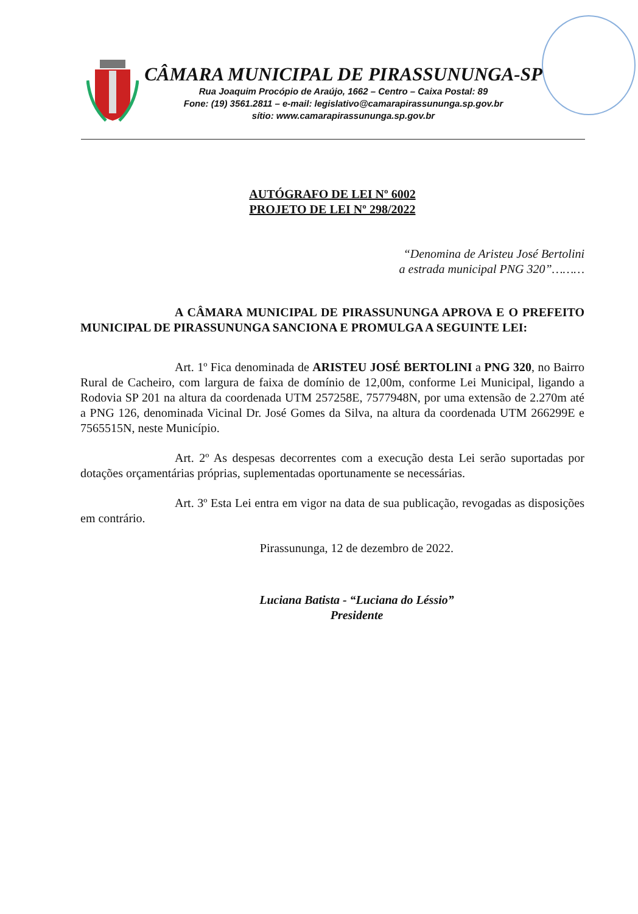CÂMARA MUNICIPAL DE PIRASSUNUNGA-SP
Rua Joaquim Procópio de Araújo, 1662 – Centro – Caixa Postal: 89
Fone: (19) 3561.2811 – e-mail: legislativo@camarapirassununga.sp.gov.br
sítio: www.camarapirassununga.sp.gov.br
AUTÓGRAFO DE LEI Nº 6002
PROJETO DE LEI Nº 298/2022
“Denomina de Aristeu José Bertolini
a estrada municipal PNG 320”………
A CÂMARA MUNICIPAL DE PIRASSUNUNGA APROVA E O PREFEITO MUNICIPAL DE PIRASSUNUNGA SANCIONA E PROMULGA A SEGUINTE LEI:
Art. 1º Fica denominada de ARISTEU JOSÉ BERTOLINI a PNG 320, no Bairro Rural de Cacheiro, com largura de faixa de domínio de 12,00m, conforme Lei Municipal, ligando a Rodovia SP 201 na altura da coordenada UTM 257258E, 7577948N, por uma extensão de 2.270m até a PNG 126, denominada Vicinal Dr. José Gomes da Silva, na altura da coordenada UTM 266299E e 7565515N, neste Município.
Art. 2º As despesas decorrentes com a execução desta Lei serão suportadas por dotações orçamentárias próprias, suplementadas oportunamente se necessárias.
Art. 3º Esta Lei entra em vigor na data de sua publicação, revogadas as disposições em contrário.
Pirassununga, 12 de dezembro de 2022.
Luciana Batista - “Luciana do Léssio”
Presidente